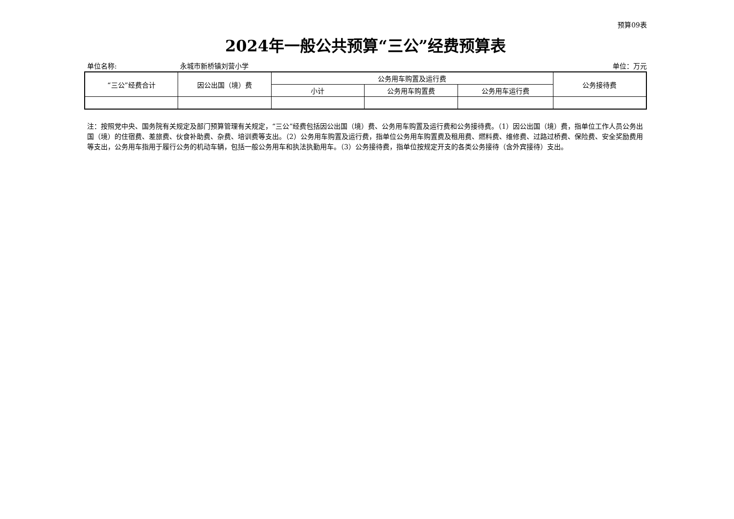预算09表
2024年一般公共预算“三公”经费预算表
单位名称: 永城市新桥镇刘营小学 单位：万元
| “三公”经费合计 | 因公出国（境）费 | 公务用车购置及运行费 | | | 公务接待费 |
| --- | --- | --- | --- | --- | --- |
| | | 小计 | 公务用车购置费 | 公务用车运行费 | |
注：按照党中央、国务院有关规定及部门预算管理有关规定，“三公”经费包括因公出国（境）费、公务用车购置及运行费和公务接待费。（1）因公出国（境）费，指单位工作人员公务出国（境）的住宿费、差旅费、伙食补助费、杂费、培训费等支出。（2）公务用车购置及运行费，指单位公务用车购置费及租用费、燃料费、维修费、过路过桥费、保险费、安全奖励费用等支出，公务用车指用于履行公务的机动车辆，包括一般公务用车和执法执勤用车。（3）公务接待费，指单位按规定开支的各类公务接待（含外宾接待）支出。